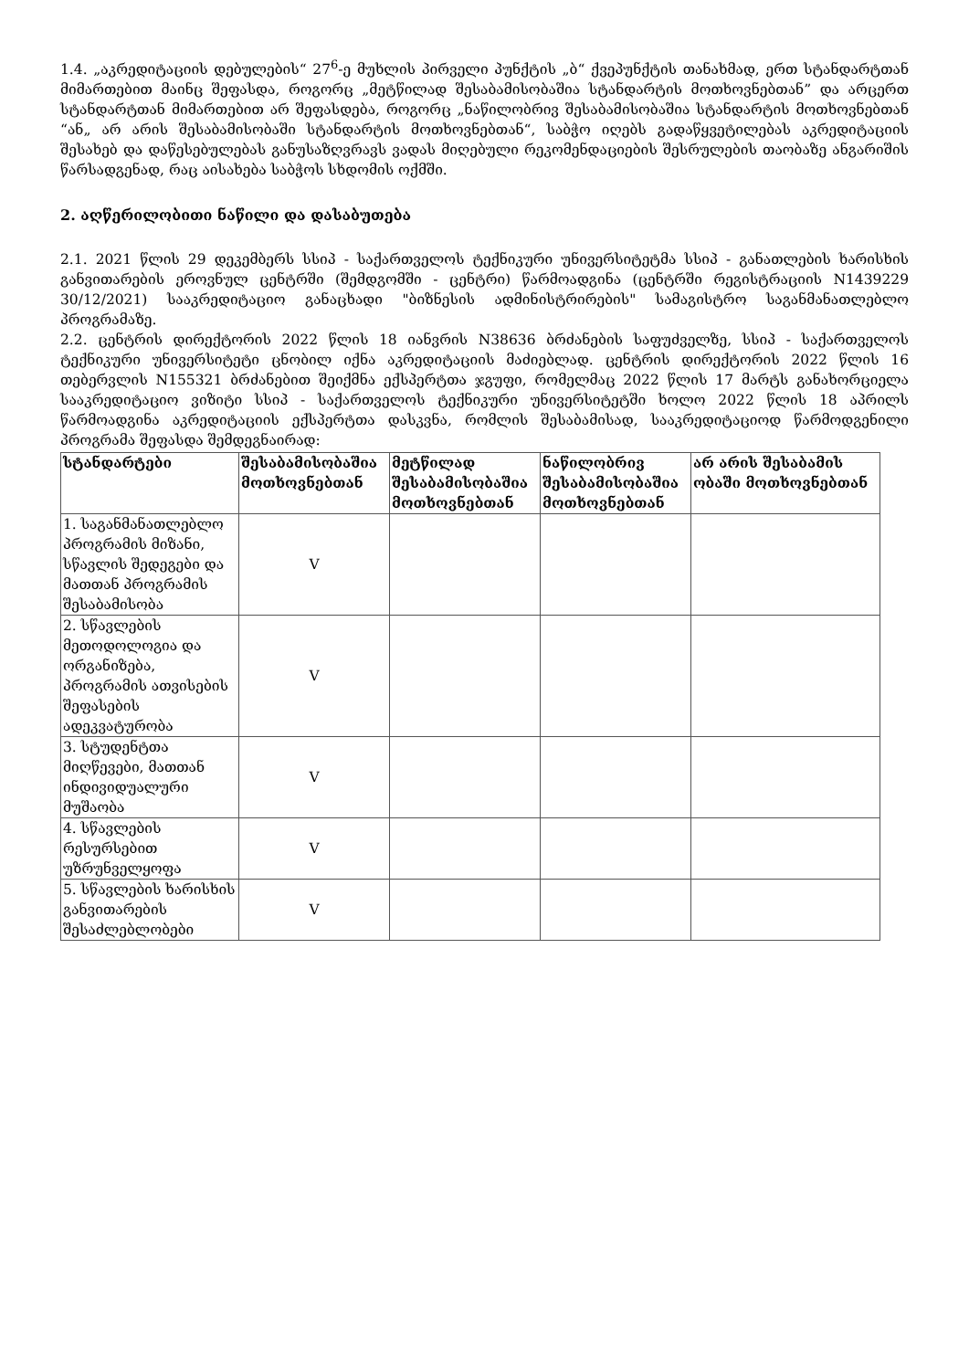1.4. „აკრედიტაციის დებულების“ 27<sup>6</sup>-ე მუხლის პირველი პუნქტის „ბ“ ქვეპუნქტის თანახმად, ერთ სტანდარტთან მიმართებით მაინც შეფასდა, როგორც „მეტწილად შესაბამისობაშია სტანდარტის მოთხოვნებთან” და არცერთ სტანდარტთან მიმართებით არ შეფასდება, როგორც „ნაწილობრივ შესაბამისობაშია სტანდარტის მოთხოვნებთან “ან„ არ არის შესაბამისობაში სტანდარტის მოთხოვნებთან“, საბჭო იღებს გადაწყვეტილებას აკრედიტაციის შესახებ და დაწესებულებას განუსაზღვრავს ვადას მიღებული რეკომენდაციების შესრულების თაობაზე ანგარიშის წარსადგენად, რაც აისახება საბჭოს სხდომის ოქმში.
2. აღწერილობითი ნაწილი და დასაბუთება
2.1. 2021 წლის 29 დეკემბერს სსიპ - საქართველოს ტექნიკური უნივერსიტეტმა სსიპ - განათლების ხარისხის განვითარების ეროვნულ ცენტრში (შემდგომში - ცენტრი) წარმოადგინა (ცენტრში რეგისტრაციის N1439229 30/12/2021) სააკრედიტაციო განაცხადი "ბიზნესის ადმინისტრირების" სამაგისტრო საგანმანათლებლო პროგრამაზე.
2.2. ცენტრის დირექტორის 2022 წლის 18 იანვრის N38636 ბრძანების საფუძველზე, სსიპ - საქართველოს ტექნიკური უნივერსიტეტი ცნობილ იქნა აკრედიტაციის მაძიებლად. ცენტრის დირექტორის 2022 წლის 16 თებერვლის N155321 ბრძანებით შეიქმნა ექსპერტთა ჯგუფი, რომელმაც 2022 წლის 17 მარტს განახორციელა სააკრედიტაციო ვიზიტი სსიპ - საქართველოს ტექნიკური უნივერსიტეტში ხოლო 2022 წლის 18 აპრილს წარმოადგინა აკრედიტაციის ექსპერტთა დასკვნა, რომლის შესაბამისად, სააკრედიტაციოდ წარმოდგენილი პროგრამა შეფასდა შემდეგნაირად:
| სტანდარტები | შესაბამისობაშია მოთხოვნებთან | მეტწილად შესაბამისობაშია მოთხოვნებთან | ნაწილობრივ შესაბამისობაშია მოთხოვნებთან | არ არის შესაბამის ობაში მოთხოვნებთან |
| --- | --- | --- | --- | --- |
| 1. საგანმანათლებლო პროგრამის მიზანი, სწავლის შედეგები და მათთან პროგრამის შესაბამისობა | V | | | |
| 2. სწავლების მეთოდოლოგია და ორგანიზება, პროგრამის ათვისების შეფასების ადეკვატურობა | V | | | |
| 3. სტუდენტთა მიღწევები, მათთან ინდივიდუალური მუშაობა | V | | | |
| 4. სწავლების რესურსებით უზრუნველყოფა | V | | | |
| 5. სწავლების ხარისხის განვითარების შესაძლებლობები | V | | | |